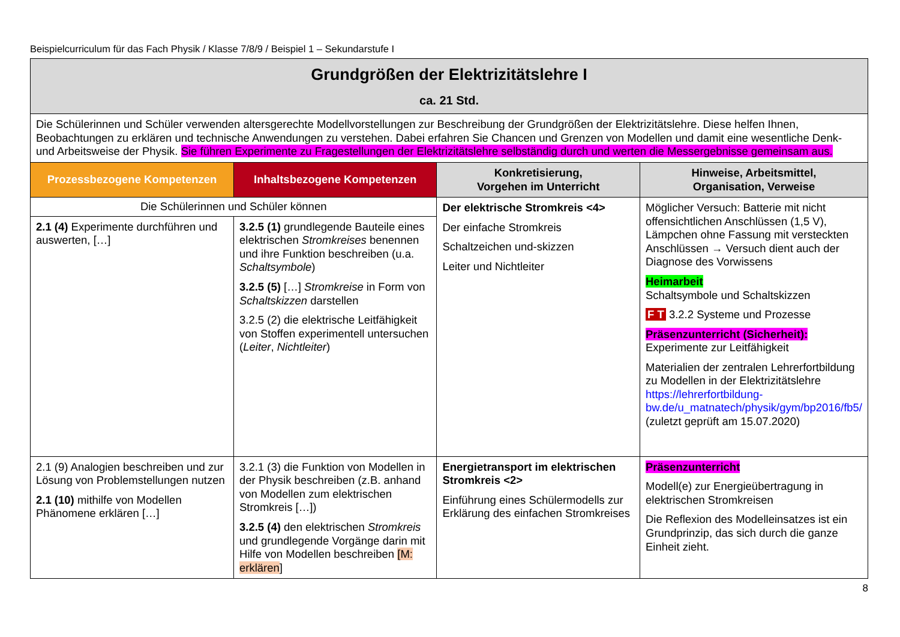Beispielcurriculum für das Fach Physik / Klasse 7/8/9 / Beispiel 1 – Sekundarstufe I
| Grundgrößen der Elektrizitätslehre I ca. 21 Std. | | | |
| Die Schülerinnen und Schüler verwenden altersgerechte Modellvorstellungen zur Beschreibung der Grundgrößen der Elektrizitätslehre. Diese helfen Ihnen, Beobachtungen zu erklären und technische Anwendungen zu verstehen. Dabei erfahren Sie Chancen und Grenzen von Modellen und damit eine wesentliche Denk- und Arbeitsweise der Physik. Sie führen Experimente zu Fragestellungen der Elektrizitätslehre selbständig durch und werten die Messergebnisse gemeinsam aus. | | | |
| Prozessbezogene Kompetenzen | Inhaltsbezogene Kompetenzen | Konkretisierung, Vorgehen im Unterricht | Hinweise, Arbeitsmittel, Organisation, Verweise |
| Die Schülerinnen und Schüler können | | Der elektrische Stromkreis <4> Der einfache Stromkreis Schaltzeichen und-skizzen Leiter und Nichtleiter | Möglicher Versuch: Batterie mit nicht offensichtlichen Anschlüssen (1,5 V), Lämpchen ohne Fassung mit versteckten Anschlüssen → Versuch dient auch der Diagnose des Vorwissens Heimarbeit Schaltsymbole und Schaltskizzen F T 3.2.2 Systeme und Prozesse Präsenzunterricht (Sicherheit): Experimente zur Leitfähigkeit Materialien der zentralen Lehrerfortbildung zu Modellen in der Elektrizitätslehre https://lehrerfortbildung-bw.de/u_matnatech/physik/gym/bp2016/fb5/ (zuletzt geprüft am 15.07.2020) |
| 2.1 (4) Experimente durchführen und auswerten, […] | 3.2.5 (1) grundlegende Bauteile eines elektrischen Stromkreises benennen und ihre Funktion beschreiben (u.a. Schaltsymbole ) 3.2.5 (5) […] Stromkreise in Form von Schaltskizzen darstellen 3.2.5 (2) die elektrische Leitfähigkeit von Stoffen experimentell untersuchen ( Leiter , Nichtleiter ) | | |
| 2.1 (9) Analogien beschreiben und zur Lösung von Problemstellungen nutzen 2.1 (10) mithilfe von Modellen Phänomene erklären […] | 3.2.1 (3) die Funktion von Modellen in der Physik beschreiben (z.B. anhand von Modellen zum elektrischen Stromkreis […]) 3.2.5 (4) den elektrischen Stromkreis und grundlegende Vorgänge darin mit Hilfe von Modellen beschreiben [M: erklären ] | Energietransport im elektrischen Stromkreis <2> Einführung eines Schülermodells zur Erklärung des einfachen Stromkreises | Präsenzunterricht Modell(e) zur Energieübertragung in elektrischen Stromkreisen Die Reflexion des Modelleinsatzes ist ein Grundprinzip, das sich durch die ganze Einheit zieht. |
8